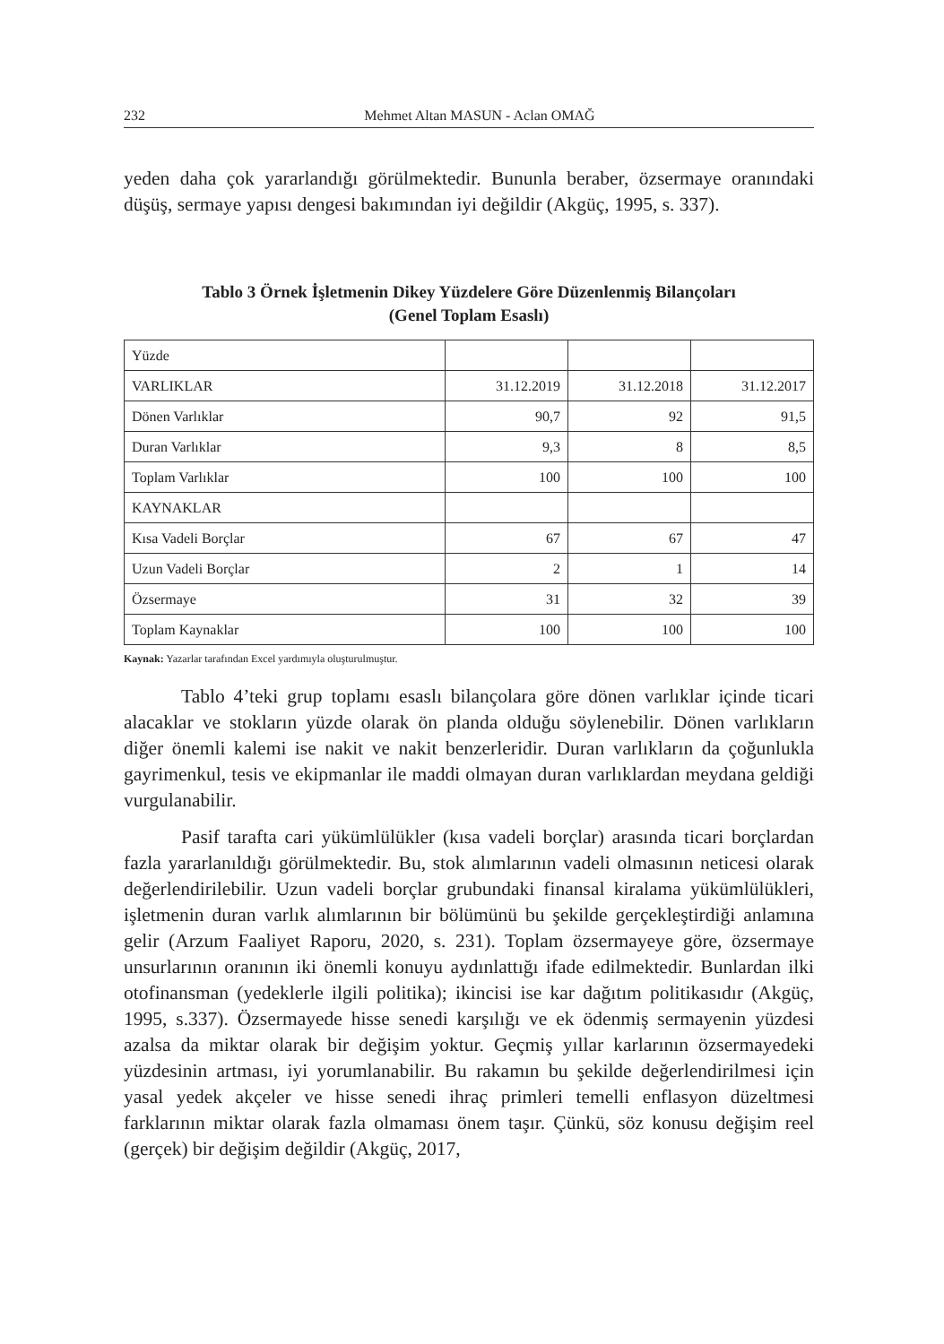232 Mehmet Altan MASUN - Aclan OMAĞ
yeden daha çok yararlandığı görülmektedir. Bununla beraber, özsermaye oranındaki düşüş, sermaye yapısı dengesi bakımından iyi değildir (Akgüç, 1995, s. 337).
Tablo 3 Örnek İşletmenin Dikey Yüzdelere Göre Düzenlenmiş Bilançoları
(Genel Toplam Esaslı)
| Yüzde | | | |
| VARLIKLAR | 31.12.2019 | 31.12.2018 | 31.12.2017 |
| Dönen Varlıklar | 90,7 | 92 | 91,5 |
| Duran Varlıklar | 9,3 | 8 | 8,5 |
| Toplam Varlıklar | 100 | 100 | 100 |
| KAYNAKLAR | | | |
| Kısa Vadeli Borçlar | 67 | 67 | 47 |
| Uzun Vadeli Borçlar | 2 | 1 | 14 |
| Özsermaye | 31 | 32 | 39 |
| Toplam Kaynaklar | 100 | 100 | 100 |
Kaynak: Yazarlar tarafından Excel yardımıyla oluşturulmuştur.
Tablo 4’teki grup toplamı esaslı bilançolara göre dönen varlıklar içinde ticari alacaklar ve stokların yüzde olarak ön planda olduğu söylenebilir. Dönen varlıkların diğer önemli kalemi ise nakit ve nakit benzerleridir. Duran varlıkların da çoğunlukla gayrimenkul, tesis ve ekipmanlar ile maddi olmayan duran varlıklardan meydana geldiği vurgulanabilir.
Pasif tarafta cari yükümlülükler (kısa vadeli borçlar) arasında ticari borçlardan fazla yararlanıldığı görülmektedir. Bu, stok alımlarının vadeli olmasının neticesi olarak değerlendirilebilir. Uzun vadeli borçlar grubundaki finansal kiralama yükümlülükleri, işletmenin duran varlık alımlarının bir bölümünü bu şekilde gerçekleştirdiği anlamına gelir (Arzum Faaliyet Raporu, 2020, s. 231). Toplam özsermayeye göre, özsermaye unsurlarının oranının iki önemli konuyu aydınlattığı ifade edilmektedir. Bunlardan ilki otofinansman (yedeklerle ilgili politika); ikincisi ise kar dağıtım politikasıdır (Akgüç, 1995, s.337). Özsermayede hisse senedi karşılığı ve ek ödenmiş sermayenin yüzdesi azalsa da miktar olarak bir değişim yoktur. Geçmiş yıllar karlarının özsermayedeki yüzdesinin artması, iyi yorumlanabilir. Bu rakamın bu şekilde değerlendirilmesi için yasal yedek akçeler ve hisse senedi ihraç primleri temelli enflasyon düzeltmesi farklarının miktar olarak fazla olmaması önem taşır. Çünkü, söz konusu değişim reel (gerçek) bir değişim değildir (Akgüç, 2017,